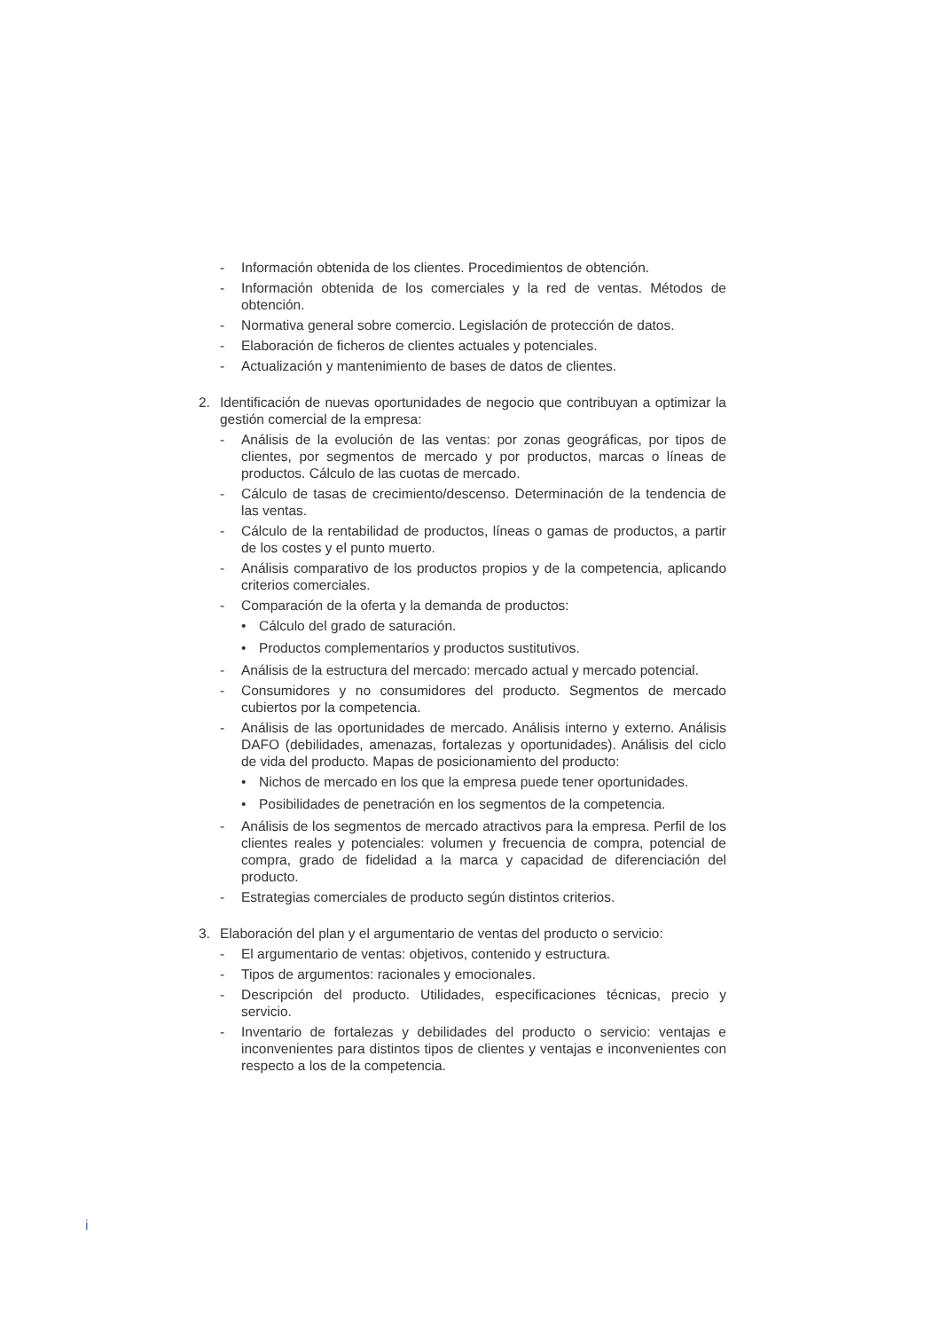- Información obtenida de los clientes. Procedimientos de obtención.
- Información obtenida de los comerciales y la red de ventas. Métodos de obtención.
- Normativa general sobre comercio. Legislación de protección de datos.
- Elaboración de ficheros de clientes actuales y potenciales.
- Actualización y mantenimiento de bases de datos de clientes.
2. Identificación de nuevas oportunidades de negocio que contribuyan a optimizar la gestión comercial de la empresa:
- Análisis de la evolución de las ventas: por zonas geográficas, por tipos de clientes, por segmentos de mercado y por productos, marcas o líneas de productos. Cálculo de las cuotas de mercado.
- Cálculo de tasas de crecimiento/descenso. Determinación de la tendencia de las ventas.
- Cálculo de la rentabilidad de productos, líneas o gamas de productos, a partir de los costes y el punto muerto.
- Análisis comparativo de los productos propios y de la competencia, aplicando criterios comerciales.
- Comparación de la oferta y la demanda de productos:
• Cálculo del grado de saturación.
• Productos complementarios y productos sustitutivos.
- Análisis de la estructura del mercado: mercado actual y mercado potencial.
- Consumidores y no consumidores del producto. Segmentos de mercado cubiertos por la competencia.
- Análisis de las oportunidades de mercado. Análisis interno y externo. Análisis DAFO (debilidades, amenazas, fortalezas y oportunidades). Análisis del ciclo de vida del producto. Mapas de posicionamiento del producto:
• Nichos de mercado en los que la empresa puede tener oportunidades.
• Posibilidades de penetración en los segmentos de la competencia.
- Análisis de los segmentos de mercado atractivos para la empresa. Perfil de los clientes reales y potenciales: volumen y frecuencia de compra, potencial de compra, grado de fidelidad a la marca y capacidad de diferenciación del producto.
- Estrategias comerciales de producto según distintos criterios.
3. Elaboración del plan y el argumentario de ventas del producto o servicio:
- El argumentario de ventas: objetivos, contenido y estructura.
- Tipos de argumentos: racionales y emocionales.
- Descripción del producto. Utilidades, especificaciones técnicas, precio y servicio.
- Inventario de fortalezas y debilidades del producto o servicio: ventajas e inconvenientes para distintos tipos de clientes y ventajas e inconvenientes con respecto a los de la competencia.
i